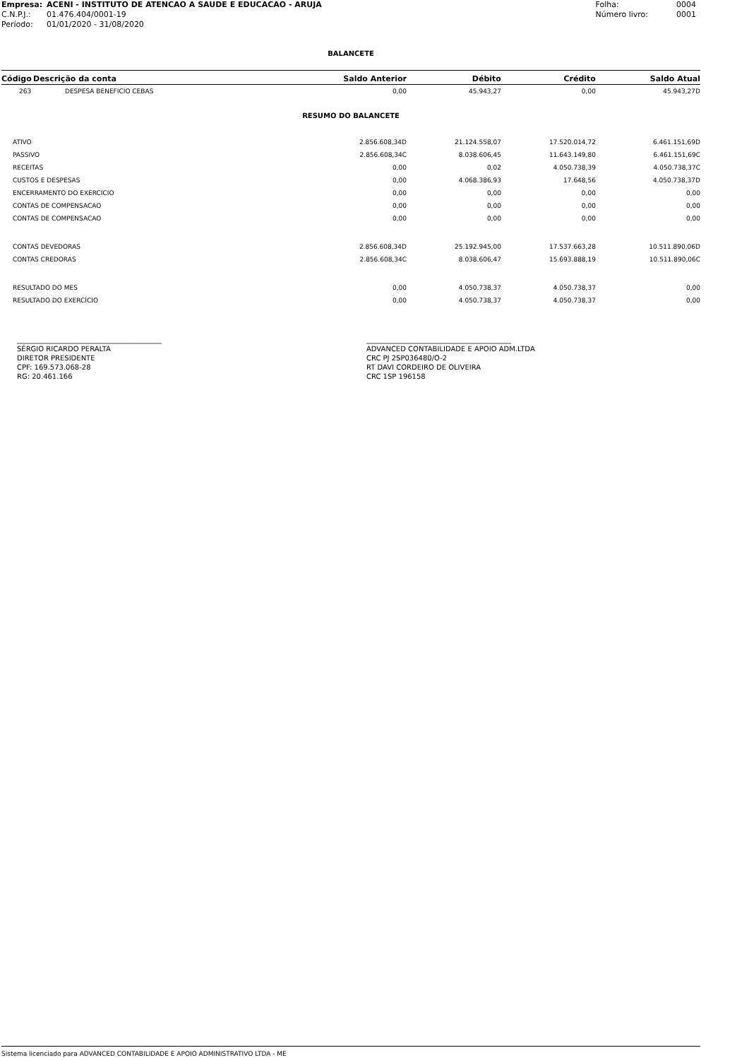| Empresa: | ACENI - INSTITUTO DE ATENCAO A SAUDE E EDUCACAO - ARUJA |
| C.N.P.J.: | 01.476.404/0001-19 |
| Período: | 01/01/2020 - 31/08/2020 |
| Folha: | 0004 |
| Número livro: | 0001 |
BALANCETE
| Código | Descrição da conta | Saldo Anterior | Débito | Crédito | Saldo Atual |
| --- | --- | --- | --- | --- | --- |
| 263 | DESPESA BENEFICIO CEBAS | 0,00 | 45.943,27 | 0,00 | 45.943,27D |
| RESUMO DO BALANCETE | | | | | |
| ATIVO | | 2.856.608,34D | 21.124.558,07 | 17.520.014,72 | 6.461.151,69D |
| PASSIVO | | 2.856.608,34C | 8.038.606,45 | 11.643.149,80 | 6.461.151,69C |
| RECEITAS | | 0,00 | 0,02 | 4.050.738,39 | 4.050.738,37C |
| CUSTOS E DESPESAS | | 0,00 | 4.068.386,93 | 17.648,56 | 4.050.738,37D |
| ENCERRAMENTO DO EXERCICIO | | 0,00 | 0,00 | 0,00 | 0,00 |
| CONTAS DE COMPENSACAO | | 0,00 | 0,00 | 0,00 | 0,00 |
| CONTAS DE COMPENSACAO | | 0,00 | 0,00 | 0,00 | 0,00 |
| CONTAS DEVEDORAS | | 2.856.608,34D | 25.192.945,00 | 17.537.663,28 | 10.511.890,06D |
| CONTAS CREDORAS | | 2.856.608,34C | 8.038.606,47 | 15.693.888,19 | 10.511.890,06C |
| RESULTADO DO MES | | 0,00 | 4.050.738,37 | 4.050.738,37 | 0,00 |
| RESULTADO DO EXERCÍCIO | | 0,00 | 4.050.738,37 | 4.050.738,37 | 0,00 |
_________________________________________
SÉRGIO RICARDO PERALTA
DIRETOR PRESIDENTE
CPF: 169.573.068-28
RG: 20.461.166
_________________________________________
ADVANCED CONTABILIDADE E APOIO ADM.LTDA
CRC PJ 2SP036480/O-2
RT DAVI CORDEIRO DE OLIVEIRA
CRC 1SP 196158
Sistema licenciado para ADVANCED CONTABILIDADE E APOIO ADMINISTRATIVO LTDA - ME